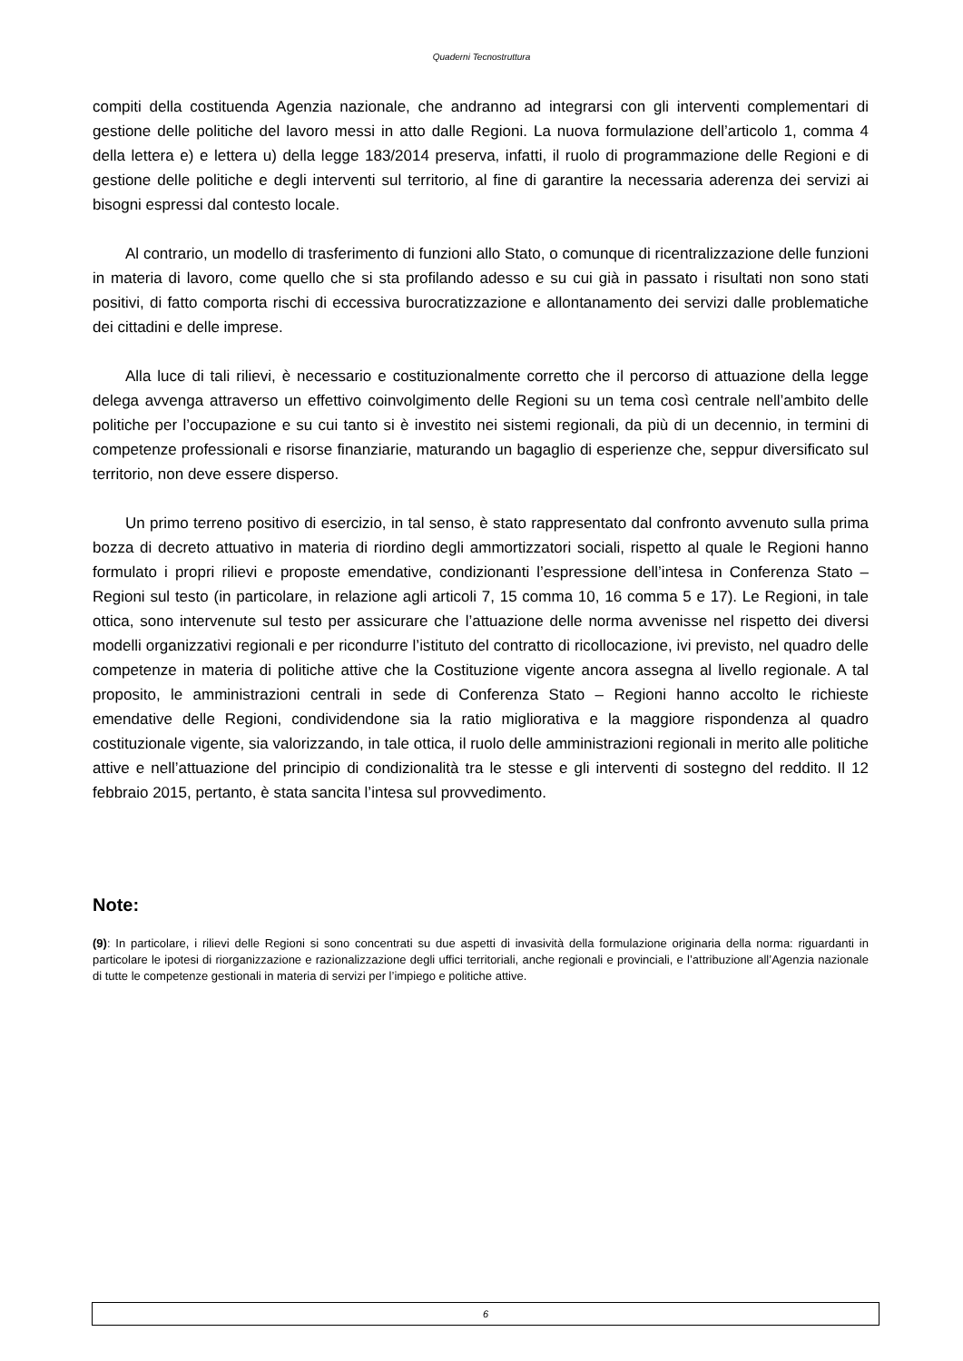Quaderni Tecnostruttura
compiti della costituenda Agenzia nazionale, che andranno ad integrarsi con gli interventi complementari di gestione delle politiche del lavoro messi in atto dalle Regioni. La nuova formulazione dell’articolo 1, comma 4 della lettera e) e lettera u) della legge 183/2014 preserva, infatti, il ruolo di programmazione delle Regioni e di gestione delle politiche e degli interventi sul territorio, al fine di garantire la necessaria aderenza dei servizi ai bisogni espressi dal contesto locale.
Al contrario, un modello di trasferimento di funzioni allo Stato, o comunque di ricentralizzazione delle funzioni in materia di lavoro, come quello che si sta profilando adesso e su cui già in passato i risultati non sono stati positivi, di fatto comporta rischi di eccessiva burocratizzazione e allontanamento dei servizi dalle problematiche dei cittadini e delle imprese.
Alla luce di tali rilievi, è necessario e costituzionalmente corretto che il percorso di attuazione della legge delega avvenga attraverso un effettivo coinvolgimento delle Regioni su un tema così centrale nell’ambito delle politiche per l’occupazione e su cui tanto si è investito nei sistemi regionali, da più di un decennio, in termini di competenze professionali e risorse finanziarie, maturando un bagaglio di esperienze che, seppur diversificato sul territorio, non deve essere disperso.
Un primo terreno positivo di esercizio, in tal senso, è stato rappresentato dal confronto avvenuto sulla prima bozza di decreto attuativo in materia di riordino degli ammortizzatori sociali, rispetto al quale le Regioni hanno formulato i propri rilievi e proposte emendative, condizionanti l’espressione dell’intesa in Conferenza Stato – Regioni sul testo (in particolare, in relazione agli articoli 7, 15 comma 10, 16 comma 5 e 17). Le Regioni, in tale ottica, sono intervenute sul testo per assicurare che l’attuazione delle norma avvenisse nel rispetto dei diversi modelli organizzativi regionali e per ricondurre l’istituto del contratto di ricollocazione, ivi previsto, nel quadro delle competenze in materia di politiche attive che la Costituzione vigente ancora assegna al livello regionale. A tal proposito, le amministrazioni centrali in sede di Conferenza Stato – Regioni hanno accolto le richieste emendative delle Regioni, condividendone sia la ratio migliorativa e la maggiore rispondenza al quadro costituzionale vigente, sia valorizzando, in tale ottica, il ruolo delle amministrazioni regionali in merito alle politiche attive e nell’attuazione del principio di condizionalità tra le stesse e gli interventi di sostegno del reddito. Il 12 febbraio 2015, pertanto, è stata sancita l’intesa sul provvedimento.
Note:
(9): In particolare, i rilievi delle Regioni si sono concentrati su due aspetti di invasività della formulazione originaria della norma: riguardanti in particolare le ipotesi di riorganizzazione e razionalizzazione degli uffici territoriali, anche regionali e provinciali, e l’attribuzione all’Agenzia nazionale di tutte le competenze gestionali in materia di servizi per l’impiego e politiche attive.
6